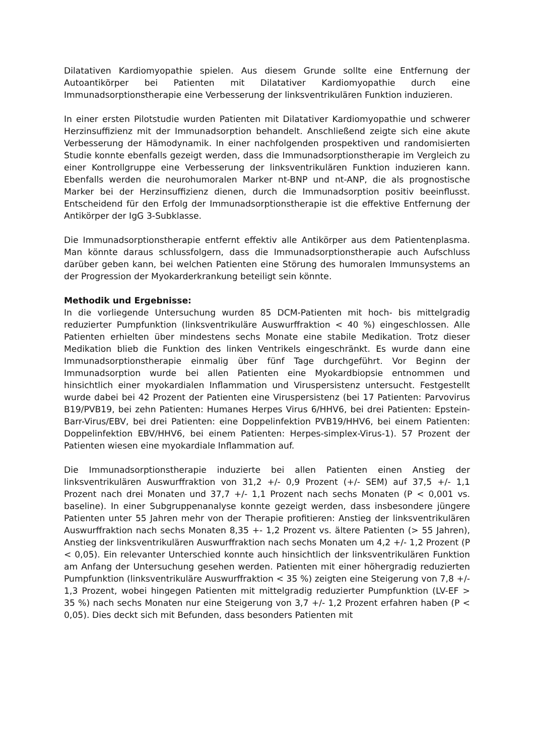Dilatativen Kardiomyopathie spielen. Aus diesem Grunde sollte eine Entfernung der Autoantikörper bei Patienten mit Dilatativer Kardiomyopathie durch eine Immunadsorptionstherapie eine Verbesserung der linksventrikulären Funktion induzieren.
In einer ersten Pilotstudie wurden Patienten mit Dilatativer Kardiomyopathie und schwerer Herzinsuffizienz mit der Immunadsorption behandelt. Anschließend zeigte sich eine akute Verbesserung der Hämodynamik. In einer nachfolgenden prospektiven und randomisierten Studie konnte ebenfalls gezeigt werden, dass die Immunadsorptionstherapie im Vergleich zu einer Kontrollgruppe eine Verbesserung der linksventrikulären Funktion induzieren kann. Ebenfalls werden die neurohumoralen Marker nt-BNP und nt-ANP, die als prognostische Marker bei der Herzinsuffizienz dienen, durch die Immunadsorption positiv beeinflusst. Entscheidend für den Erfolg der Immunadsorptionstherapie ist die effektive Entfernung der Antikörper der IgG 3-Subklasse.
Die Immunadsorptionstherapie entfernt effektiv alle Antikörper aus dem Patientenplasma. Man könnte daraus schlussfolgern, dass die Immunadsorptionstherapie auch Aufschluss darüber geben kann, bei welchen Patienten eine Störung des humoralen Immunsystems an der Progression der Myokarderkrankung beteiligt sein könnte.
Methodik und Ergebnisse:
In die vorliegende Untersuchung wurden 85 DCM-Patienten mit hoch- bis mittelgradig reduzierter Pumpfunktion (linksventrikuläre Auswurffraktion < 40 %) eingeschlossen. Alle Patienten erhielten über mindestens sechs Monate eine stabile Medikation. Trotz dieser Medikation blieb die Funktion des linken Ventrikels eingeschränkt. Es wurde dann eine Immunadsorptionstherapie einmalig über fünf Tage durchgeführt. Vor Beginn der Immunadsorption wurde bei allen Patienten eine Myokardbiopsie entnommen und hinsichtlich einer myokardialen Inflammation und Viruspersistenz untersucht. Festgestellt wurde dabei bei 42 Prozent der Patienten eine Viruspersistenz (bei 17 Patienten: Parvovirus B19/PVB19, bei zehn Patienten: Humanes Herpes Virus 6/HHV6, bei drei Patienten: Epstein-Barr-Virus/EBV, bei drei Patienten: eine Doppelinfektion PVB19/HHV6, bei einem Patienten: Doppelinfektion EBV/HHV6, bei einem Patienten: Herpes-simplex-Virus-1). 57 Prozent der Patienten wiesen eine myokardiale Inflammation auf.
Die Immunadsorptionstherapie induzierte bei allen Patienten einen Anstieg der linksventrikulären Auswurffraktion von 31,2 +/- 0,9 Prozent (+/- SEM) auf 37,5 +/- 1,1 Prozent nach drei Monaten und 37,7 +/- 1,1 Prozent nach sechs Monaten (P < 0,001 vs. baseline). In einer Subgruppenanalyse konnte gezeigt werden, dass insbesondere jüngere Patienten unter 55 Jahren mehr von der Therapie profitieren: Anstieg der linksventrikulären Auswurffraktion nach sechs Monaten 8,35 +- 1,2 Prozent vs. ältere Patienten (> 55 Jahren), Anstieg der linksventrikulären Auswurffraktion nach sechs Monaten um 4,2 +/- 1,2 Prozent (P < 0,05). Ein relevanter Unterschied konnte auch hinsichtlich der linksventrikulären Funktion am Anfang der Untersuchung gesehen werden. Patienten mit einer höhergradig reduzierten Pumpfunktion (linksventrikuläre Auswurffraktion < 35 %) zeigten eine Steigerung von 7,8 +/- 1,3 Prozent, wobei hingegen Patienten mit mittelgradig reduzierter Pumpfunktion (LV-EF > 35 %) nach sechs Monaten nur eine Steigerung von 3,7 +/- 1,2 Prozent erfahren haben (P < 0,05). Dies deckt sich mit Befunden, dass besonders Patienten mit